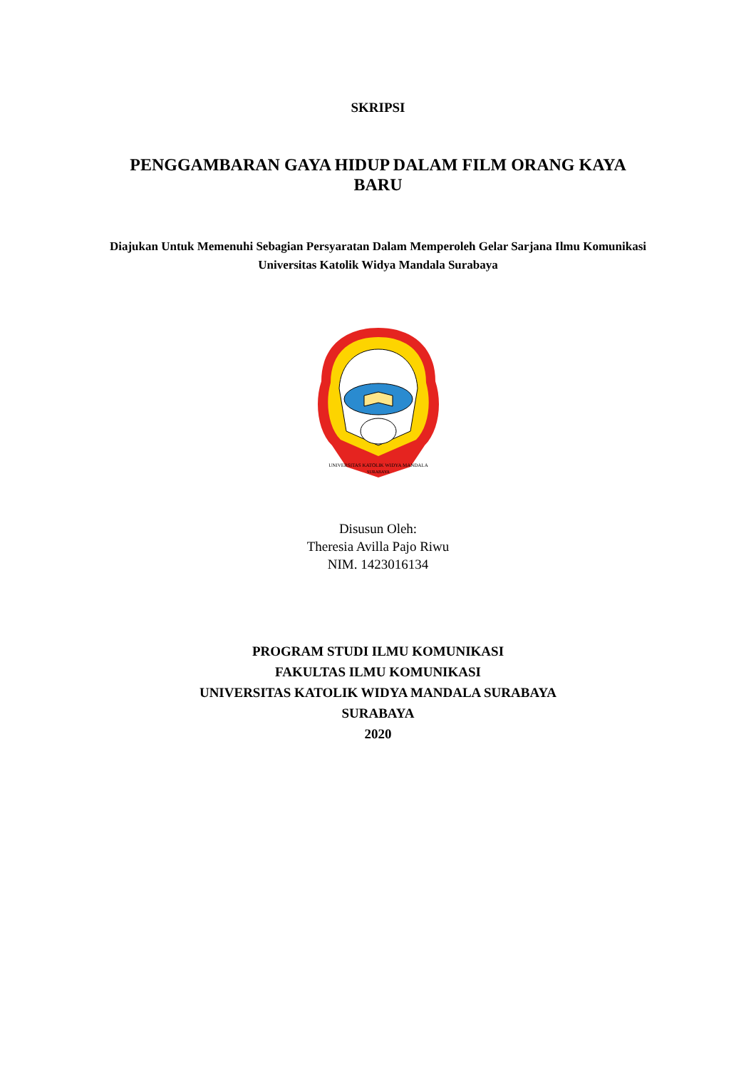SKRIPSI
PENGGAMBARAN GAYA HIDUP DALAM FILM ORANG KAYA BARU
Diajukan Untuk Memenuhi Sebagian Persyaratan Dalam Memperoleh Gelar Sarjana Ilmu Komunikasi Universitas Katolik Widya Mandala Surabaya
UNIVERSITAS KATOLIK WIDYA MANDALA
SURABAYA
Disusun Oleh:
Theresia Avilla Pajo Riwu
NIM. 1423016134
PROGRAM STUDI ILMU KOMUNIKASI
FAKULTAS ILMU KOMUNIKASI
UNIVERSITAS KATOLIK WIDYA MANDALA SURABAYA
SURABAYA
2020